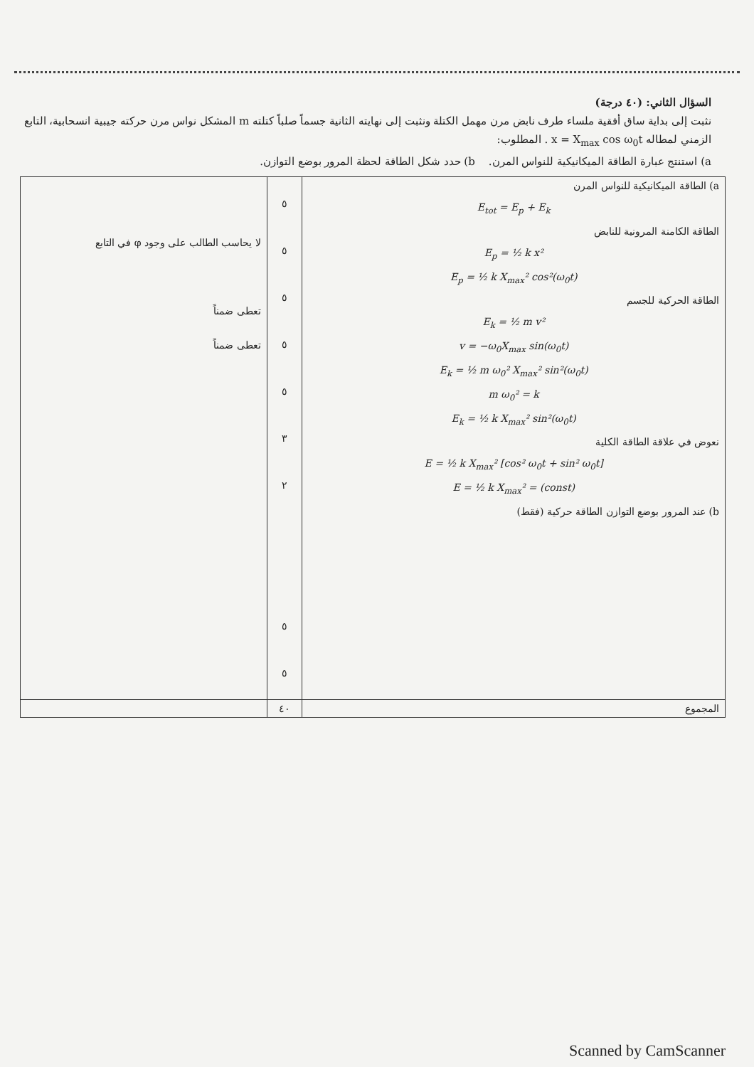السؤال الثاني: (٤٠ درجة)
نثبت إلى بداية ساق أفقية ملساء طرف نابض مرن مهمل الكتلة ونثبت إلى نهايته الثانية جسماً صلباً كتلته m المشكل نواس مرن حركته جيبية انسحابية، التابع الزمني لمطاله x = X<sub>max</sub> cos ω<sub>0</sub>t . المطلوب:
a) استنتج عبارة الطاقة الميكانيكية للنواس المرن. b) حدد شكل الطاقة لحظة المرور بوضع التوازن.
| a) الطاقة الميكانيكية للنواس المرن E<sub>tot</sub> = E<sub>p</sub> + E<sub>k</sub> الطاقة الكامنة المرونية للنابض E<sub>p</sub> = ½ k x² E<sub>p</sub> = ½ k X<sub>max</sub>² cos²(ω<sub>0</sub>t) الطاقة الحركية للجسم E<sub>k</sub> = ½ m v² v = −ω<sub>0</sub>X<sub>max</sub> sin(ω<sub>0</sub>t) E<sub>k</sub> = ½ m ω<sub>0</sub>² X<sub>max</sub>² sin²(ω<sub>0</sub>t) m ω<sub>0</sub>² = k E<sub>k</sub> = ½ k X<sub>max</sub>² sin²(ω<sub>0</sub>t) نعوض في علاقة الطاقة الكلية E = ½ k X<sub>max</sub>² [cos² ω<sub>0</sub>t + sin² ω<sub>0</sub>t] E = ½ k X<sub>max</sub>² = (const) b) عند المرور بوضع التوازن الطاقة حركية (فقط) | ٥ ٥ ٥ ٥ ٥ ٣ ٢ ٥ ٥ | لا يحاسب الطالب على وجود φ في التابع تعطى ضمناً تعطى ضمناً |
| المجموع | ٤٠ | |
Scanned by CamScanner